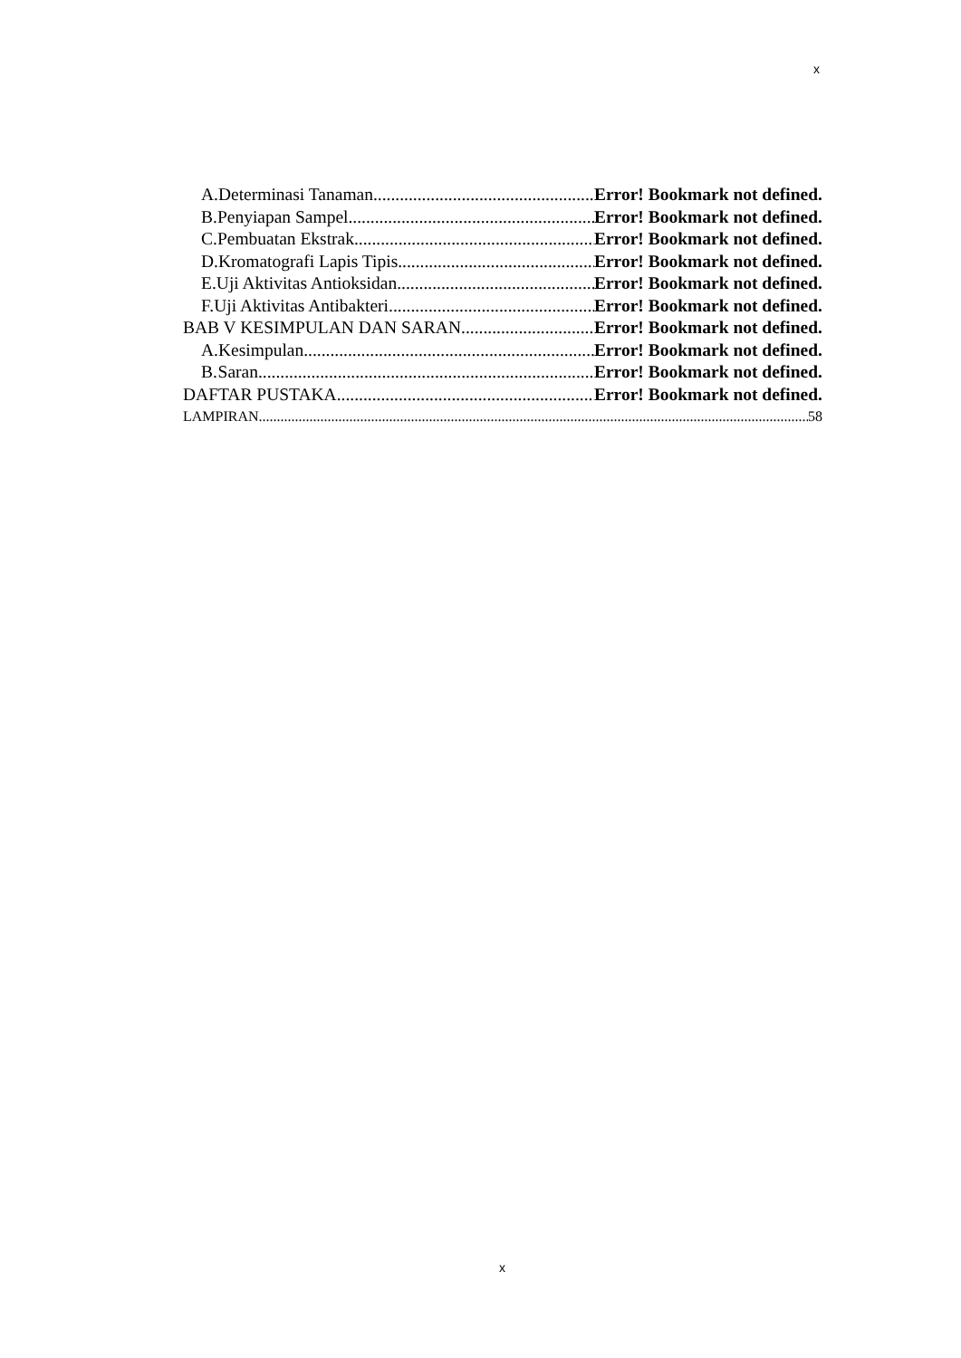x
A. Determinasi Tanaman Error! Bookmark not defined.
B. Penyiapan Sampel Error! Bookmark not defined.
C. Pembuatan Ekstrak Error! Bookmark not defined.
D. Kromatografi Lapis Tipis Error! Bookmark not defined.
E. Uji Aktivitas Antioksidan Error! Bookmark not defined.
F. Uji Aktivitas Antibakteri Error! Bookmark not defined.
BAB V KESIMPULAN DAN SARAN Error! Bookmark not defined.
A. Kesimpulan Error! Bookmark not defined.
B. Saran Error! Bookmark not defined.
DAFTAR PUSTAKA Error! Bookmark not defined.
LAMPIRAN 58
x